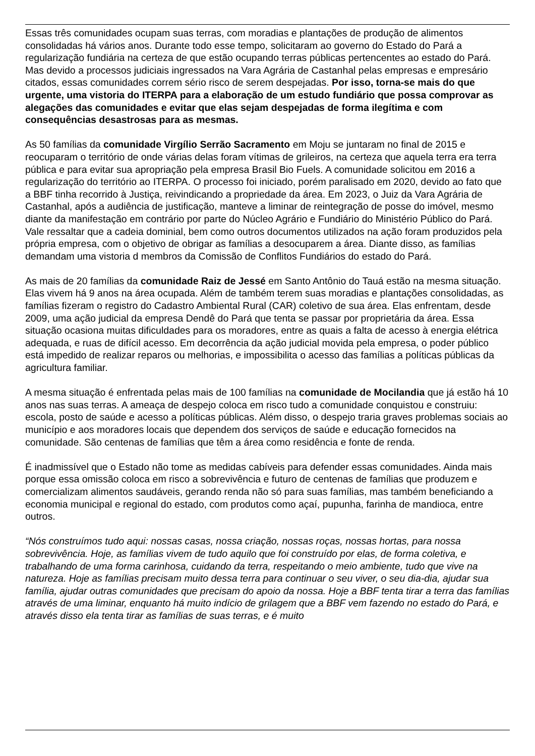Essas três comunidades ocupam suas terras, com moradias e plantações de produção de alimentos consolidadas há vários anos. Durante todo esse tempo, solicitaram ao governo do Estado do Pará a regularização fundiária na certeza de que estão ocupando terras públicas pertencentes ao estado do Pará. Mas devido a processos judiciais ingressados na Vara Agrária de Castanhal pelas empresas e empresário citados, essas comunidades correm sério risco de serem despejadas. Por isso, torna-se mais do que urgente, uma vistoria do ITERPA para a elaboração de um estudo fundiário que possa comprovar as alegações das comunidades e evitar que elas sejam despejadas de forma ilegítima e com consequências desastrosas para as mesmas.
As 50 famílias da comunidade Virgílio Serrão Sacramento em Moju se juntaram no final de 2015 e reocuparam o território de onde várias delas foram vítimas de grileiros, na certeza que aquela terra era terra pública e para evitar sua apropriação pela empresa Brasil Bio Fuels. A comunidade solicitou em 2016 a regularização do território ao ITERPA. O processo foi iniciado, porém paralisado em 2020, devido ao fato que a BBF tinha recorrido à Justiça, reivindicando a propriedade da área. Em 2023, o Juiz da Vara Agrária de Castanhal, após a audiência de justificação, manteve a liminar de reintegração de posse do imóvel, mesmo diante da manifestação em contrário por parte do Núcleo Agrário e Fundiário do Ministério Público do Pará. Vale ressaltar que a cadeia dominial, bem como outros documentos utilizados na ação foram produzidos pela própria empresa, com o objetivo de obrigar as famílias a desocuparem a área. Diante disso, as famílias demandam uma vistoria d membros da Comissão de Conflitos Fundiários do estado do Pará.
As mais de 20 famílias da comunidade Raiz de Jessé em Santo Antônio do Tauá estão na mesma situação. Elas vivem há 9 anos na área ocupada. Além de também terem suas moradias e plantações consolidadas, as famílias fizeram o registro do Cadastro Ambiental Rural (CAR) coletivo de sua área. Elas enfrentam, desde 2009, uma ação judicial da empresa Dendê do Pará que tenta se passar por proprietária da área. Essa situação ocasiona muitas dificuldades para os moradores, entre as quais a falta de acesso à energia elétrica adequada, e ruas de difícil acesso. Em decorrência da ação judicial movida pela empresa, o poder público está impedido de realizar reparos ou melhorias, e impossibilita o acesso das famílias a políticas públicas da agricultura familiar.
A mesma situação é enfrentada pelas mais de 100 famílias na comunidade de Mocilandia que já estão há 10 anos nas suas terras. A ameaça de despejo coloca em risco tudo a comunidade conquistou e construiu: escola, posto de saúde e acesso a políticas públicas. Além disso, o despejo traria graves problemas sociais ao município e aos moradores locais que dependem dos serviços de saúde e educação fornecidos na comunidade. São centenas de famílias que têm a área como residência e fonte de renda.
É inadmissível que o Estado não tome as medidas cabíveis para defender essas comunidades. Ainda mais porque essa omissão coloca em risco a sobrevivência e futuro de centenas de famílias que produzem e comercializam alimentos saudáveis, gerando renda não só para suas famílias, mas também beneficiando a economia municipal e regional do estado, com produtos como açaí, pupunha, farinha de mandioca, entre outros.
“Nós construímos tudo aqui: nossas casas, nossa criação, nossas roças, nossas hortas, para nossa sobrevivência. Hoje, as famílias vivem de tudo aquilo que foi construído por elas, de forma coletiva, e trabalhando de uma forma carinhosa, cuidando da terra, respeitando o meio ambiente, tudo que vive na natureza. Hoje as famílias precisam muito dessa terra para continuar o seu viver, o seu dia-dia, ajudar sua família, ajudar outras comunidades que precisam do apoio da nossa. Hoje a BBF tenta tirar a terra das famílias através de uma liminar, enquanto há muito indício de grilagem que a BBF vem fazendo no estado do Pará, e através disso ela tenta tirar as famílias de suas terras, e é muito